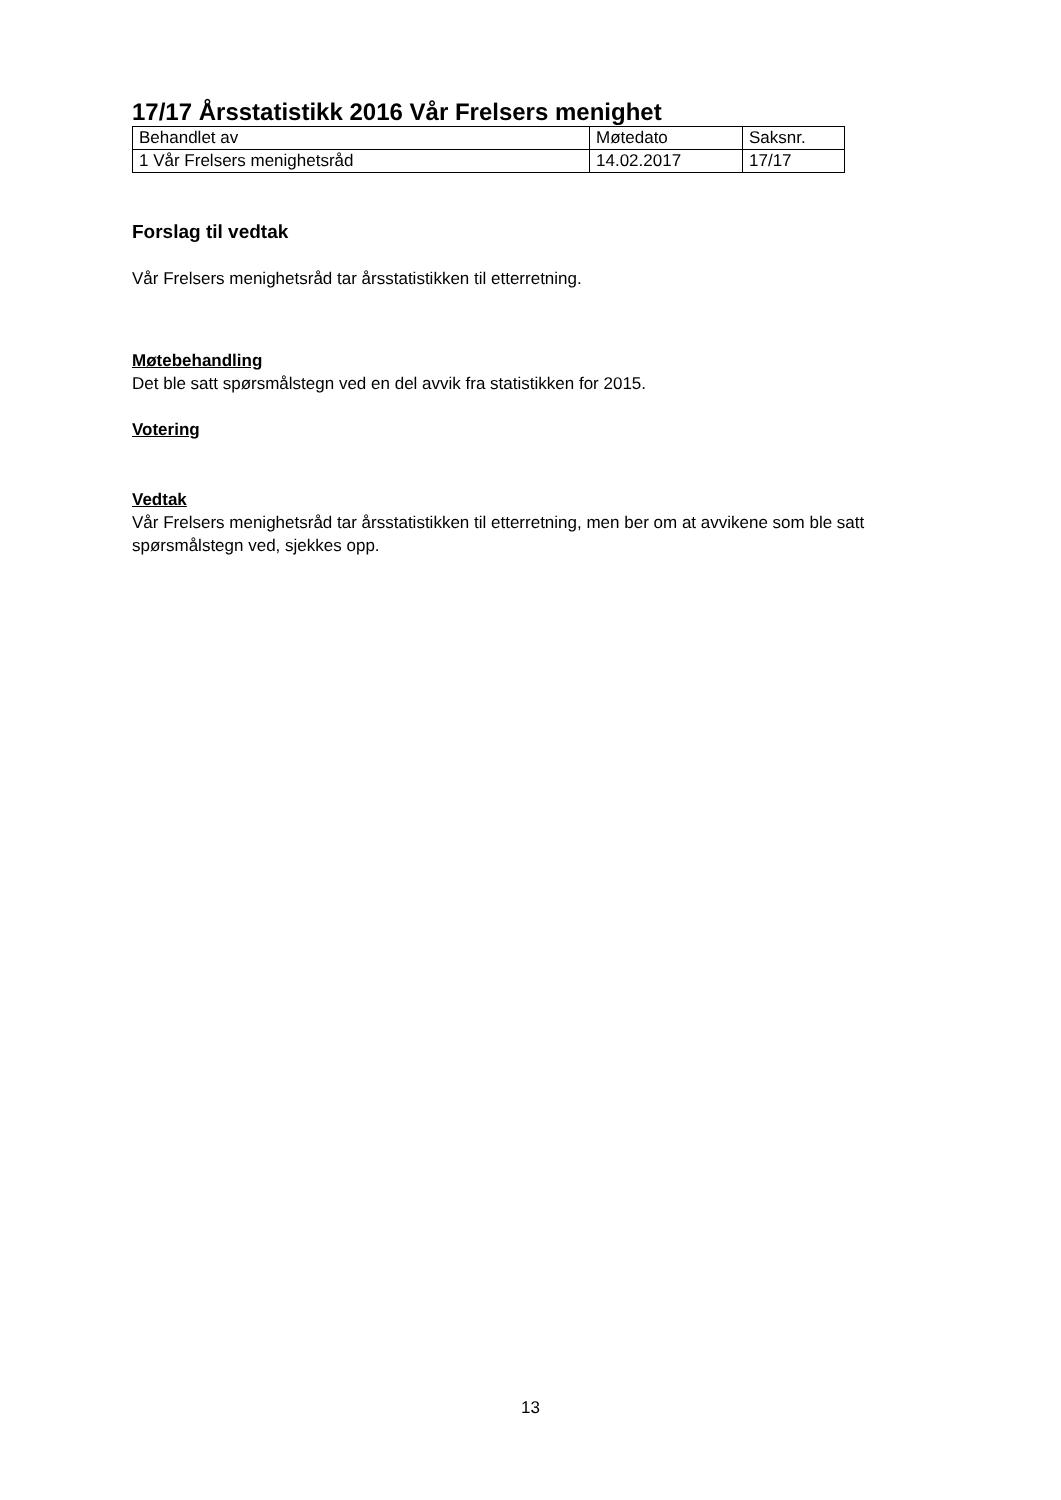17/17 Årsstatistikk 2016 Vår Frelsers menighet
| Behandlet av | Møtedato | Saksnr. |
| 1 Vår Frelsers menighetsråd | 14.02.2017 | 17/17 |
Forslag til vedtak
Vår Frelsers menighetsråd tar årsstatistikken til etterretning.
Møtebehandling
Det ble satt spørsmålstegn ved en del avvik fra statistikken for 2015.
Votering
Vedtak
Vår Frelsers menighetsråd tar årsstatistikken til etterretning, men ber om at avvikene som ble satt spørsmålstegn ved, sjekkes opp.
13